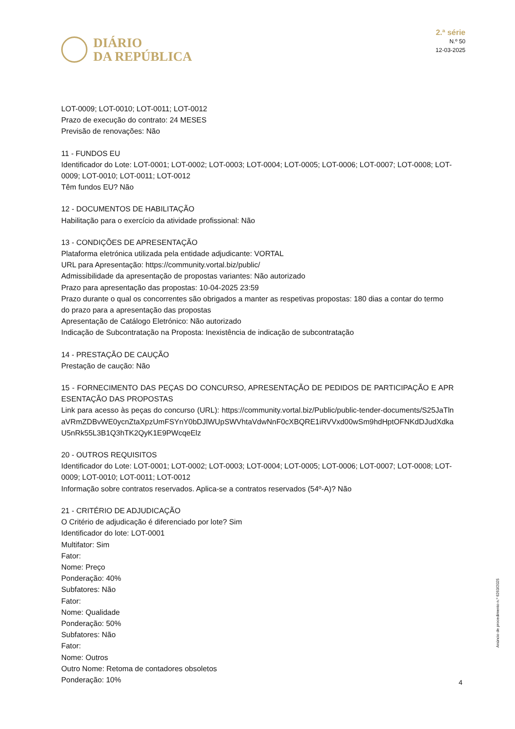DIÁRIO
DA REPÚBLICA
2.ª série
N.º 50
12-03-2025
LOT-0009; LOT-0010; LOT-0011; LOT-0012
Prazo de execução do contrato: 24 MESES
Previsão de renovações: Não
11 - FUNDOS EU
Identificador do Lote: LOT-0001; LOT-0002; LOT-0003; LOT-0004; LOT-0005; LOT-0006; LOT-0007; LOT-0008; LOT-0009; LOT-0010; LOT-0011; LOT-0012
Têm fundos EU? Não
12 - DOCUMENTOS DE HABILITAÇÃO
Habilitação para o exercício da atividade profissional: Não
13 - CONDIÇÕES DE APRESENTAÇÃO
Plataforma eletrónica utilizada pela entidade adjudicante: VORTAL
URL para Apresentação: https://community.vortal.biz/public/
Admissibilidade da apresentação de propostas variantes: Não autorizado
Prazo para apresentação das propostas: 10-04-2025 23:59
Prazo durante o qual os concorrentes são obrigados a manter as respetivas propostas: 180 dias a contar do termo do prazo para a apresentação das propostas
Apresentação de Catálogo Eletrónico: Não autorizado
Indicação de Subcontratação na Proposta: Inexistência de indicação de subcontratação
14 - PRESTAÇÃO DE CAUÇÃO
Prestação de caução: Não
15 - FORNECIMENTO DAS PEÇAS DO CONCURSO, APRESENTAÇÃO DE PEDIDOS DE PARTICIPAÇÃO E APRESENTAÇÃO DAS PROPOSTAS
Link para acesso às peças do concurso (URL): https://community.vortal.biz/Public/public-tender-documents/S25JaTlnaVRmZDBvWE0ycnZtaXpzUmFSYnY0bDJlWUpSWVhtaVdwNnF0cXBQRE1iRVVxd00wSm9hdHptOFNKdDJudXdkaU5nRk55L3B1Q3hTK2QyK1E9PWcqeElz
20 - OUTROS REQUISITOS
Identificador do Lote: LOT-0001; LOT-0002; LOT-0003; LOT-0004; LOT-0005; LOT-0006; LOT-0007; LOT-0008; LOT-0009; LOT-0010; LOT-0011; LOT-0012
Informação sobre contratos reservados. Aplica-se a contratos reservados (54º-A)? Não
21 - CRITÉRIO DE ADJUDICAÇÃO
O Critério de adjudicação é diferenciado por lote? Sim
Identificador do lote: LOT-0001
Multifator: Sim
Fator:
Nome: Preço
Ponderação: 40%
Subfatores: Não
Fator:
Nome: Qualidade
Ponderação: 50%
Subfatores: Não
Fator:
Nome: Outros
Outro Nome: Retoma de contadores obsoletos
Ponderação: 10%
Anúncio de procedimento n.º 6263/2025
4